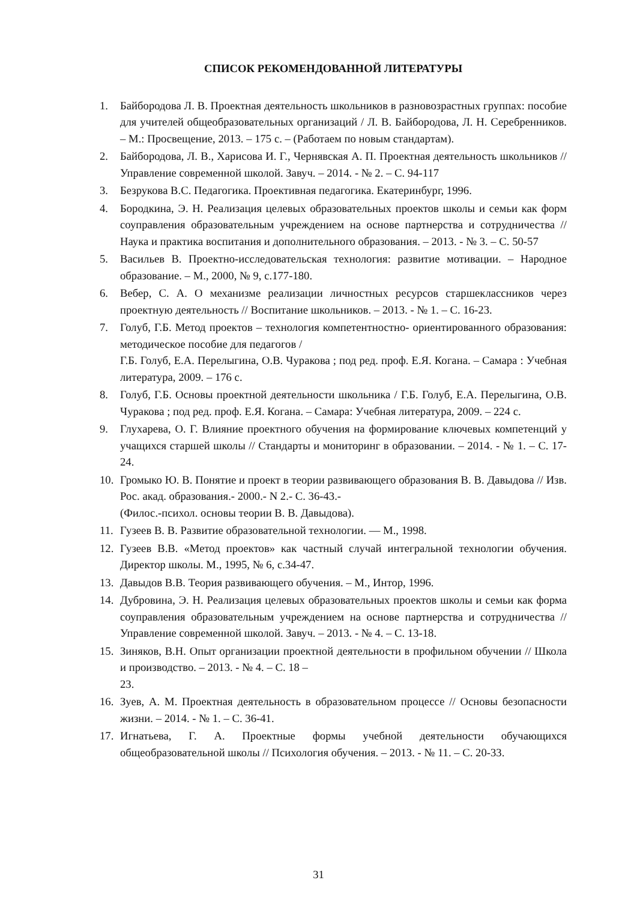СПИСОК РЕКОМЕНДОВАННОЙ ЛИТЕРАТУРЫ
1. Байбородова Л. В. Проектная деятельность школьников в разновозрастных группах: пособие для учителей общеобразовательных организаций / Л. В. Байбородова, Л. Н. Серебренников. – М.: Просвещение, 2013. – 175 с. – (Работаем по новым стандартам).
2. Байбородова, Л. В., Харисова И. Г., Чернявская А. П. Проектная деятельность школьников // Управление современной школой. Завуч. – 2014. - № 2. – С. 94-117
3. Безрукова В.С. Педагогика. Проективная педагогика. Екатеринбург, 1996.
4. Бородкина, Э. Н. Реализация целевых образовательных проектов школы и семьи как форм соуправления образовательным учреждением на основе партнерства и сотрудничества // Наука и практика воспитания и дополнительного образования. – 2013. - № 3. – С. 50-57
5. Васильев В. Проектно-исследовательская технология: развитие мотивации. – Народное образование. – М., 2000, № 9, с.177-180.
6. Вебер, С. А. О механизме реализации личностных ресурсов старшеклассников через проектную деятельность // Воспитание школьников. – 2013. - № 1. – С. 16-23.
7. Голуб, Г.Б. Метод проектов – технология компетентностно- ориентированного образования: методическое пособие для педагогов /
Г.Б. Голуб, Е.А. Перелыгина, О.В. Чуракова ; под ред. проф. Е.Я. Когана. – Самара : Учебная литература, 2009. – 176 с.
8. Голуб, Г.Б. Основы проектной деятельности школьника / Г.Б. Голуб, Е.А. Перелыгина, О.В. Чуракова ; под ред. проф. Е.Я. Когана. – Самара: Учебная литература, 2009. – 224 с.
9. Глухарева, О. Г. Влияние проектного обучения на формирование ключевых компетенций у учащихся старшей школы // Стандарты и мониторинг в образовании. – 2014. - № 1. – С. 17-24.
10. Громыко Ю. В. Понятие и проект в теории развивающего образования В. В. Давыдова // Изв. Рос. акад. образования.- 2000.- N 2.- С. 36-43.-
(Филос.-психол. основы теории В. В. Давыдова).
11. Гузеев В. В. Развитие образовательной технологии. — М., 1998.
12. Гузеев В.В. «Метод проектов» как частный случай интегральной технологии обучения. Директор школы. М., 1995, № 6, с.34-47.
13. Давыдов В.В. Теория развивающего обучения. – М., Интор, 1996.
14. Дубровина, Э. Н. Реализация целевых образовательных проектов школы и семьи как форма соуправления образовательным учреждением на основе партнерства и сотрудничества // Управление современной школой. Завуч. – 2013. - № 4. – С. 13-18.
15. Зиняков, В.Н. Опыт организации проектной деятельности в профильном обучении // Школа и производство. – 2013. - № 4. – С. 18 –
23.
16. Зуев, А. М. Проектная деятельность в образовательном процессе // Основы безопасности жизни. – 2014. - № 1. – С. 36-41.
17. Игнатьева, Г. А. Проектные формы учебной деятельности обучающихся общеобразовательной школы // Психология обучения. – 2013. - № 11. – С. 20-33.
31